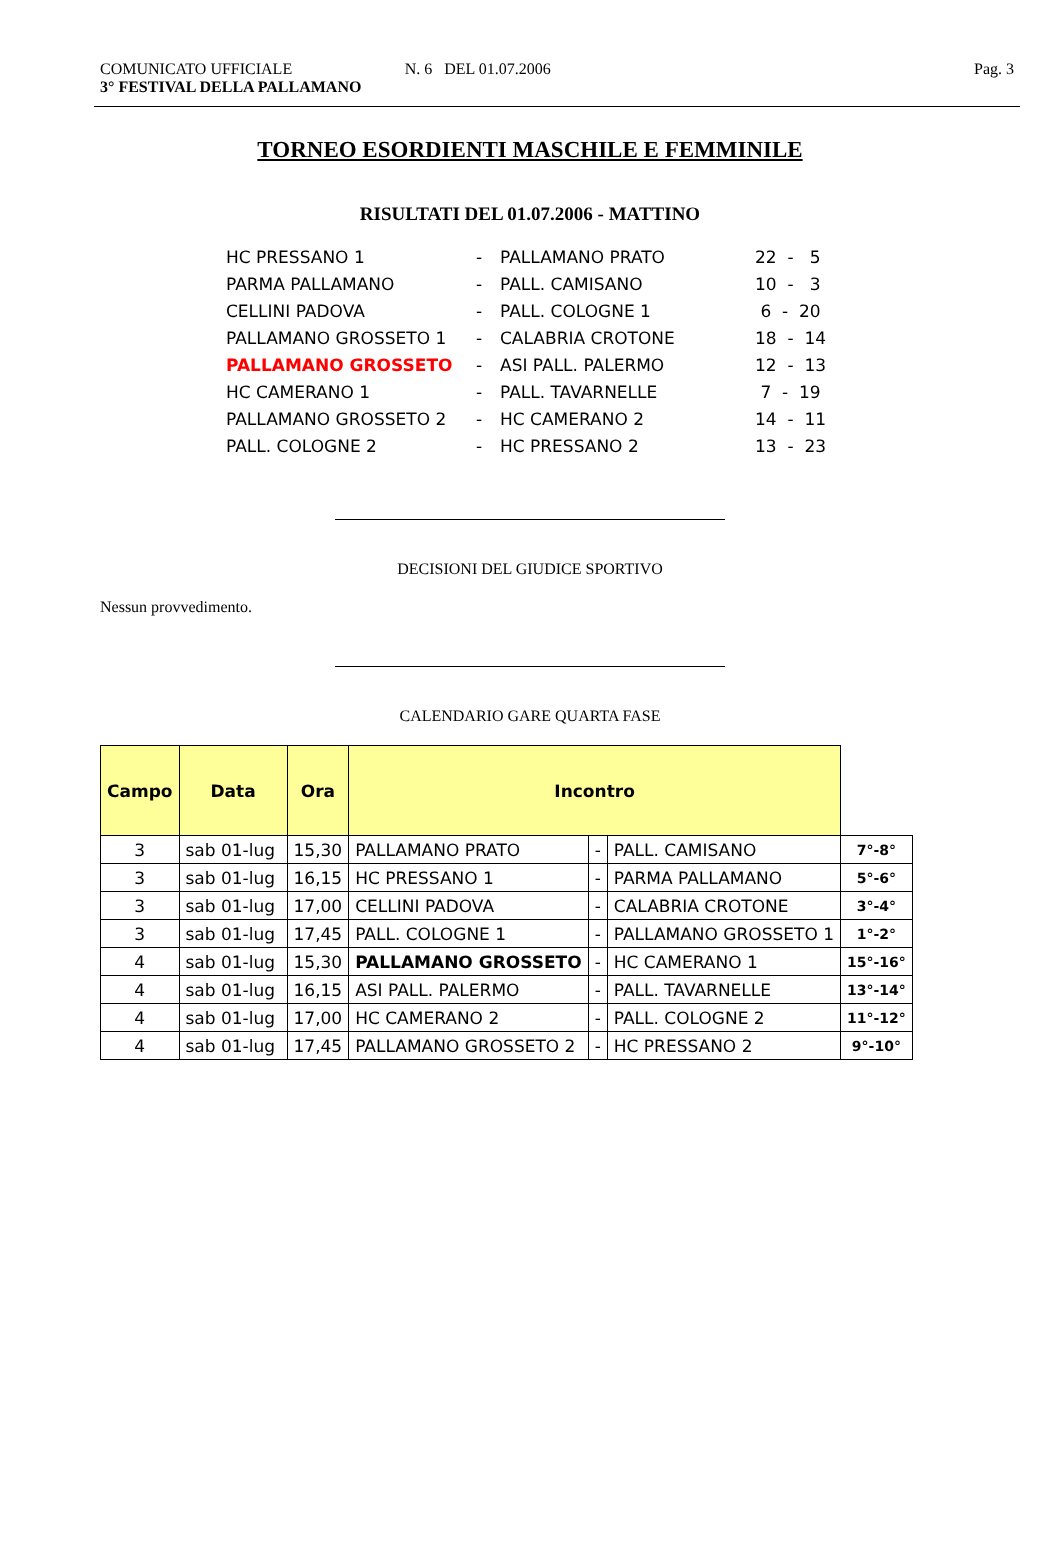COMUNICATO UFFICIALE
3° FESTIVAL DELLA PALLAMANO
N. 6 DEL 01.07.2006 Pag. 3
TORNEO ESORDIENTI MASCHILE E FEMMINILE
RISULTATI DEL 01.07.2006 - MATTINO
| HC PRESSANO 1 | - | PALLAMANO PRATO | 22 - 5 |
| PARMA PALLAMANO | - | PALL. CAMISANO | 10 - 3 |
| CELLINI PADOVA | - | PALL. COLOGNE 1 | 6 - 20 |
| PALLAMANO GROSSETO 1 | - | CALABRIA CROTONE | 18 - 14 |
| PALLAMANO GROSSETO | - | ASI PALL. PALERMO | 12 - 13 |
| HC CAMERANO 1 | - | PALL. TAVARNELLE | 7 - 19 |
| PALLAMANO GROSSETO 2 | - | HC CAMERANO 2 | 14 - 11 |
| PALL. COLOGNE 2 | - | HC PRESSANO 2 | 13 - 23 |
DECISIONI DEL GIUDICE SPORTIVO
Nessun provvedimento.
CALENDARIO GARE QUARTA FASE
| Campo | Data | Ora | Incontro | | | |
| --- | --- | --- | --- | --- | --- | --- |
| 3 | sab 01-lug | 15,30 | PALLAMANO PRATO | - | PALL. CAMISANO | 7°-8° |
| 3 | sab 01-lug | 16,15 | HC PRESSANO 1 | - | PARMA PALLAMANO | 5°-6° |
| 3 | sab 01-lug | 17,00 | CELLINI PADOVA | - | CALABRIA CROTONE | 3°-4° |
| 3 | sab 01-lug | 17,45 | PALL. COLOGNE 1 | - | PALLAMANO GROSSETO 1 | 1°-2° |
| 4 | sab 01-lug | 15,30 | PALLAMANO GROSSETO | - | HC CAMERANO 1 | 15°-16° |
| 4 | sab 01-lug | 16,15 | ASI PALL. PALERMO | - | PALL. TAVARNELLE | 13°-14° |
| 4 | sab 01-lug | 17,00 | HC CAMERANO 2 | - | PALL. COLOGNE 2 | 11°-12° |
| 4 | sab 01-lug | 17,45 | PALLAMANO GROSSETO 2 | - | HC PRESSANO 2 | 9°-10° |